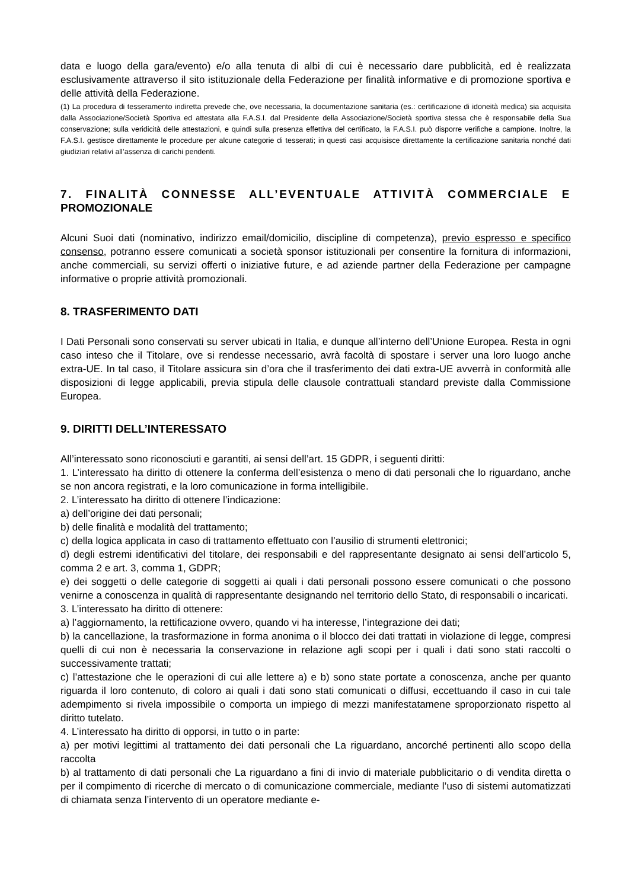data e luogo della gara/evento) e/o alla tenuta di albi di cui è necessario dare pubblicità, ed è realizzata esclusivamente attraverso il sito istituzionale della Federazione per finalità informative e di promozione sportiva e delle attività della Federazione.
(1) La procedura di tesseramento indiretta prevede che, ove necessaria, la documentazione sanitaria (es.: certificazione di idoneità medica) sia acquisita dalla Associazione/Società Sportiva ed attestata alla F.A.S.I. dal Presidente della Associazione/Società sportiva stessa che è responsabile della Sua conservazione; sulla veridicità delle attestazioni, e quindi sulla presenza effettiva del certificato, la F.A.S.I. può disporre verifiche a campione. Inoltre, la F.A.S.I. gestisce direttamente le procedure per alcune categorie di tesserati; in questi casi acquisisce direttamente la certificazione sanitaria nonché dati giudiziari relativi all’assenza di carichi pendenti.
7. FINALITÀ CONNESSE ALL’EVENTUALE ATTIVITÀ COMMERCIALE E PROMOZIONALE
Alcuni Suoi dati (nominativo, indirizzo email/domicilio, discipline di competenza), previo espresso e specifico consenso, potranno essere comunicati a società sponsor istituzionali per consentire la fornitura di informazioni, anche commerciali, su servizi offerti o iniziative future, e ad aziende partner della Federazione per campagne informative o proprie attività promozionali.
8. TRASFERIMENTO DATI
I Dati Personali sono conservati su server ubicati in Italia, e dunque all’interno dell’Unione Europea. Resta in ogni caso inteso che il Titolare, ove si rendesse necessario, avrà facoltà di spostare i server una loro luogo anche extra-UE. In tal caso, il Titolare assicura sin d’ora che il trasferimento dei dati extra-UE avverrà in conformità alle disposizioni di legge applicabili, previa stipula delle clausole contrattuali standard previste dalla Commissione Europea.
9. DIRITTI DELL’INTERESSATO
All’interessato sono riconosciuti e garantiti, ai sensi dell’art. 15 GDPR, i seguenti diritti:
1. L’interessato ha diritto di ottenere la conferma dell’esistenza o meno di dati personali che lo riguardano, anche se non ancora registrati, e la loro comunicazione in forma intelligibile.
2. L’interessato ha diritto di ottenere l’indicazione:
a) dell’origine dei dati personali;
b) delle finalità e modalità del trattamento;
c) della logica applicata in caso di trattamento effettuato con l’ausilio di strumenti elettronici;
d) degli estremi identificativi del titolare, dei responsabili e del rappresentante designato ai sensi dell’articolo 5, comma 2 e art. 3, comma 1, GDPR;
e) dei soggetti o delle categorie di soggetti ai quali i dati personali possono essere comunicati o che possono venirne a conoscenza in qualità di rappresentante designando nel territorio dello Stato, di responsabili o incaricati.
3. L’interessato ha diritto di ottenere:
a) l’aggiornamento, la rettificazione ovvero, quando vi ha interesse, l’integrazione dei dati;
b) la cancellazione, la trasformazione in forma anonima o il blocco dei dati trattati in violazione di legge, compresi quelli di cui non è necessaria la conservazione in relazione agli scopi per i quali i dati sono stati raccolti o successivamente trattati;
c) l’attestazione che le operazioni di cui alle lettere a) e b) sono state portate a conoscenza, anche per quanto riguarda il loro contenuto, di coloro ai quali i dati sono stati comunicati o diffusi, eccettuando il caso in cui tale adempimento si rivela impossibile o comporta un impiego di mezzi manifestatamene sproporzionato rispetto al diritto tutelato.
4. L’interessato ha diritto di opporsi, in tutto o in parte:
a) per motivi legittimi al trattamento dei dati personali che La riguardano, ancorché pertinenti allo scopo della raccolta
b) al trattamento di dati personali che La riguardano a fini di invio di materiale pubblicitario o di vendita diretta o per il compimento di ricerche di mercato o di comunicazione commerciale, mediante l’uso di sistemi automatizzati di chiamata senza l’intervento di un operatore mediante e-